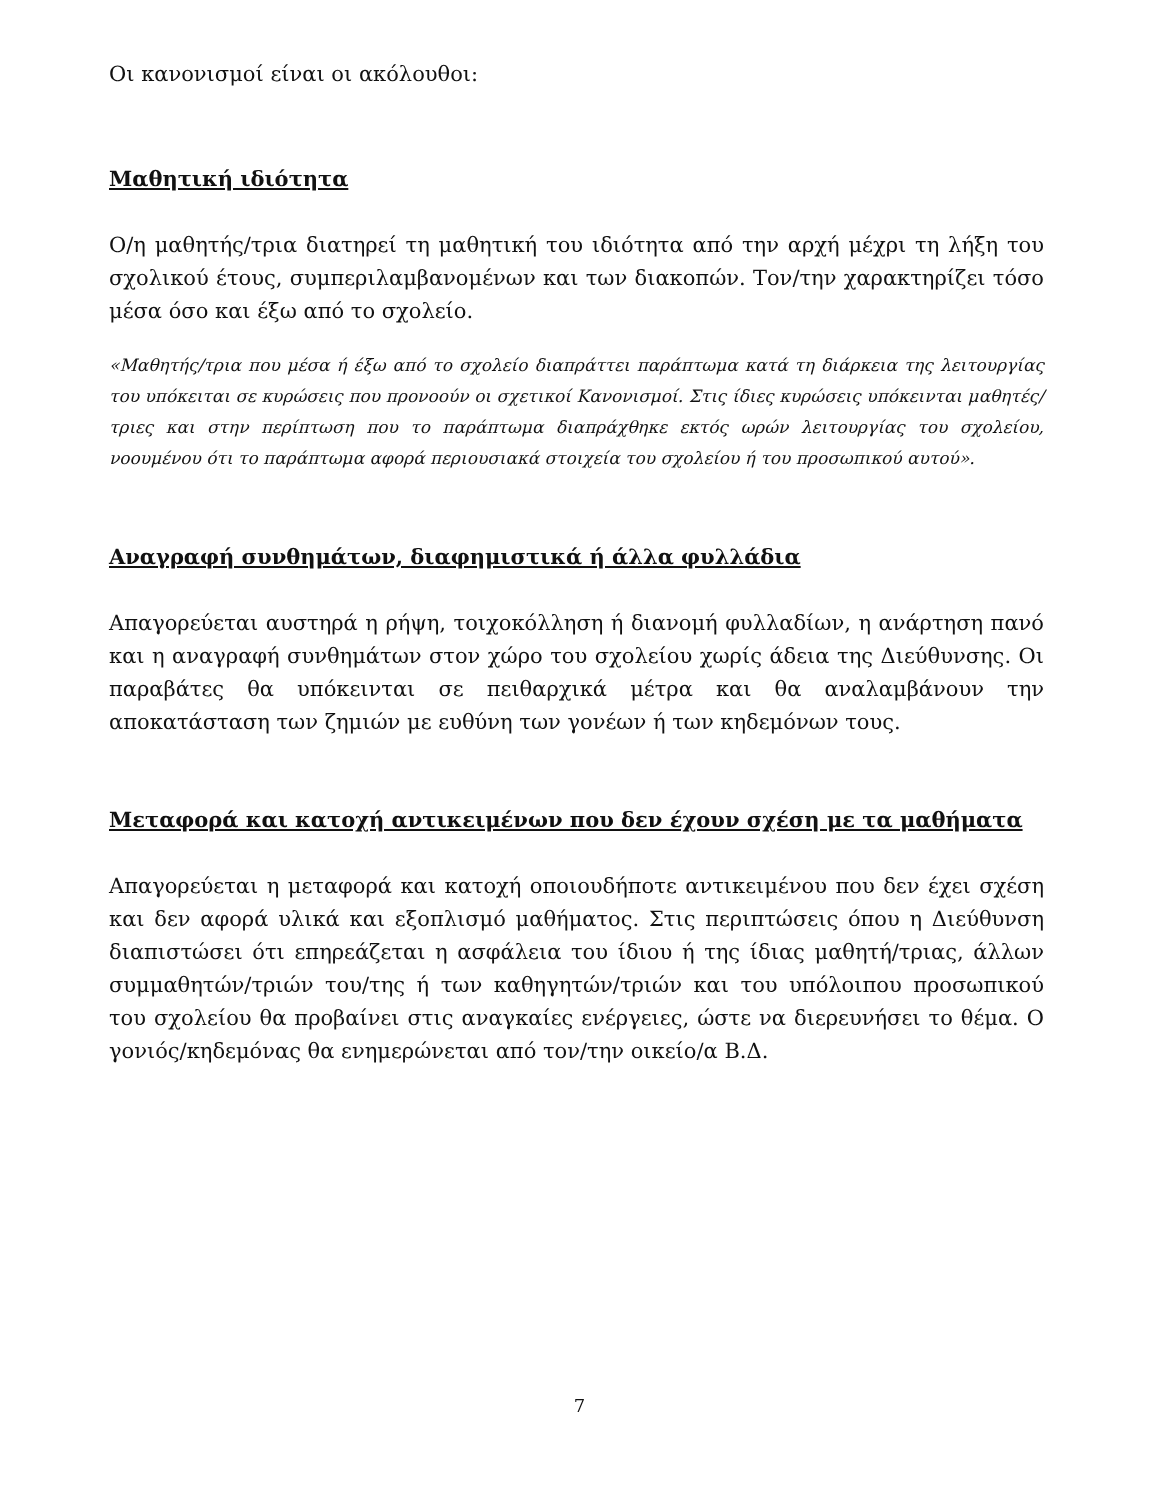Οι κανονισμοί είναι οι ακόλουθοι:
Μαθητική ιδιότητα
Ο/η μαθητής/τρια διατηρεί τη μαθητική του ιδιότητα από την αρχή μέχρι τη λήξη του σχολικού έτους, συμπεριλαμβανομένων και των διακοπών. Τον/την χαρακτηρίζει τόσο μέσα όσο και έξω από το σχολείο.
«Μαθητής/τρια που μέσα ή έξω από το σχολείο διαπράττει παράπτωμα κατά τη διάρκεια της λειτουργίας του υπόκειται σε κυρώσεις που προνοούν οι σχετικοί Κανονισμοί. Στις ίδιες κυρώσεις υπόκεινται μαθητές/τριες και στην περίπτωση που το παράπτωμα διαπράχθηκε εκτός ωρών λειτουργίας του σχολείου, νοουμένου ότι το παράπτωμα αφορά περιουσιακά στοιχεία του σχολείου ή του προσωπικού αυτού».
Αναγραφή συνθημάτων, διαφημιστικά ή άλλα φυλλάδια
Απαγορεύεται αυστηρά η ρήψη, τοιχοκόλληση ή διανομή φυλλαδίων, η ανάρτηση πανό και η αναγραφή συνθημάτων στον χώρο του σχολείου χωρίς άδεια της Διεύθυνσης. Οι παραβάτες θα υπόκεινται σε πειθαρχικά μέτρα και θα αναλαμβάνουν την αποκατάσταση των ζημιών με ευθύνη των γονέων ή των κηδεμόνων τους.
Μεταφορά και κατοχή αντικειμένων που δεν έχουν σχέση με τα μαθήματα
Απαγορεύεται η μεταφορά και κατοχή οποιουδήποτε αντικειμένου που δεν έχει σχέση και δεν αφορά υλικά και εξοπλισμό μαθήματος. Στις περιπτώσεις όπου η Διεύθυνση διαπιστώσει ότι επηρεάζεται η ασφάλεια του ίδιου ή της ίδιας μαθητή/τριας, άλλων συμμαθητών/τριών του/της ή των καθηγητών/τριών και του υπόλοιπου προσωπικού του σχολείου θα προβαίνει στις αναγκαίες ενέργειες, ώστε να διερευνήσει το θέμα. Ο γονιός/κηδεμόνας θα ενημερώνεται από τον/την οικείο/α Β.Δ.
7